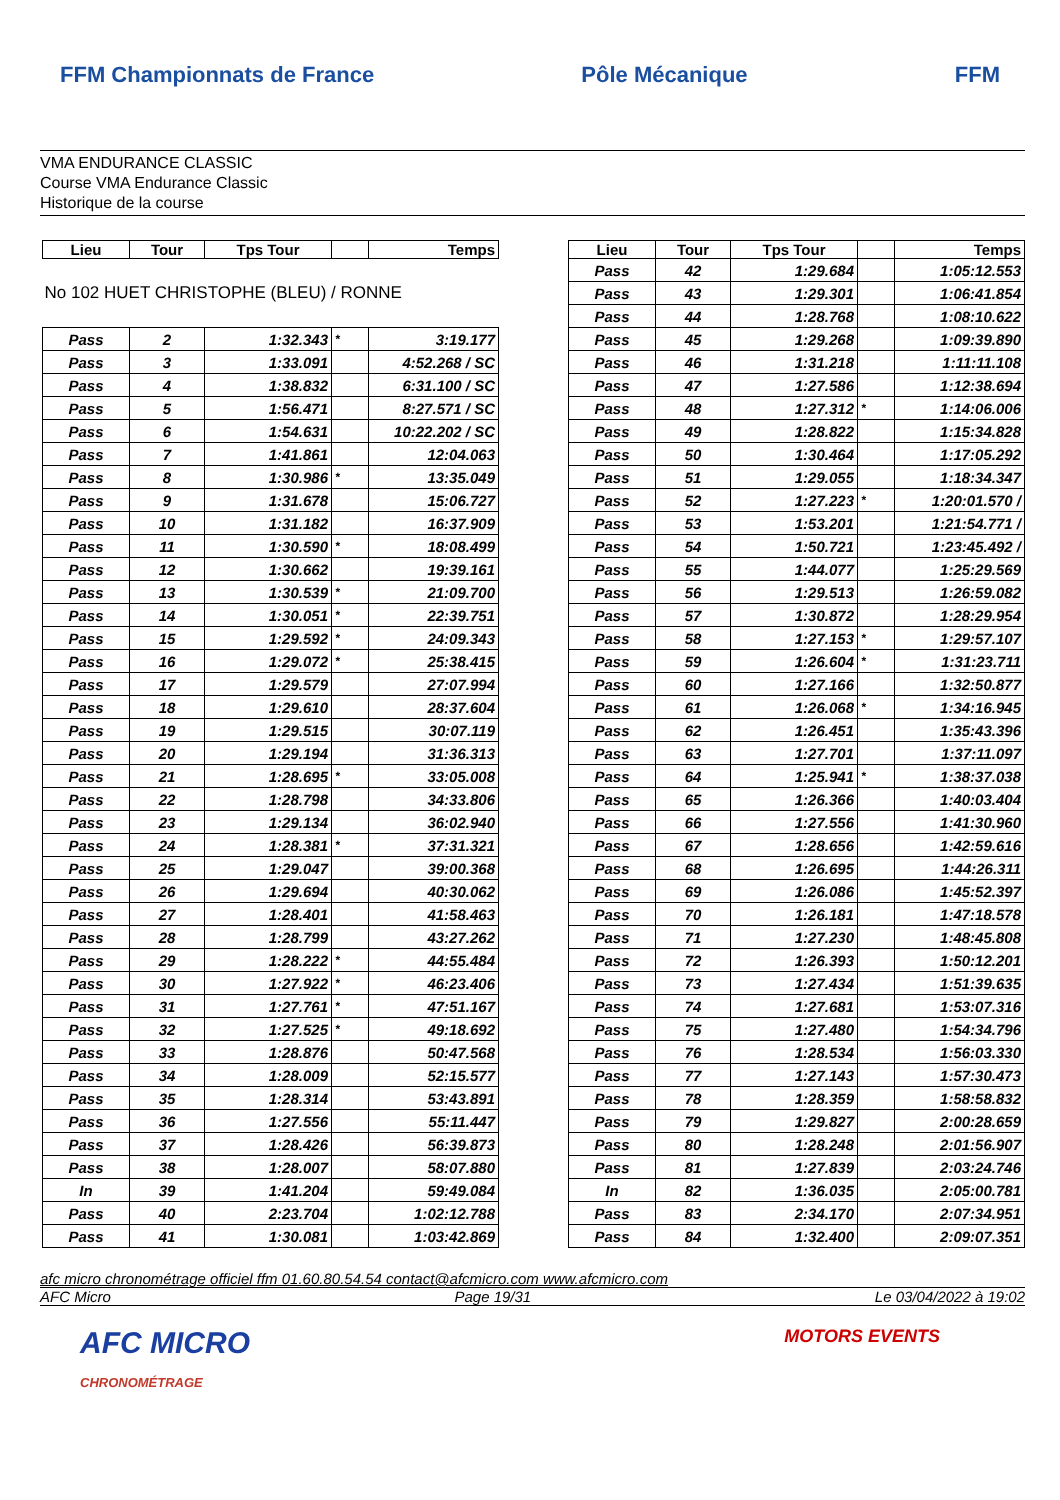FFM Championnats de France Pôle Mécanique FFM
VMA ENDURANCE CLASSIC
Course VMA Endurance Classic
Historique de la course
| Lieu | Tour | Tps Tour | | Temps |
| --- | --- | --- | --- | --- |
| No 102 HUET CHRISTOPHE (BLEU) / RONNE | | | | |
| Pass | 2 | 1:32.343 | * | 3:19.177 |
| Pass | 3 | 1:33.091 | | 4:52.268 / SC |
| Pass | 4 | 1:38.832 | | 6:31.100 / SC |
| Pass | 5 | 1:56.471 | | 8:27.571 / SC |
| Pass | 6 | 1:54.631 | | 10:22.202 / SC |
| Pass | 7 | 1:41.861 | | 12:04.063 |
| Pass | 8 | 1:30.986 | * | 13:35.049 |
| Pass | 9 | 1:31.678 | | 15:06.727 |
| Pass | 10 | 1:31.182 | | 16:37.909 |
| Pass | 11 | 1:30.590 | * | 18:08.499 |
| Pass | 12 | 1:30.662 | | 19:39.161 |
| Pass | 13 | 1:30.539 | * | 21:09.700 |
| Pass | 14 | 1:30.051 | * | 22:39.751 |
| Pass | 15 | 1:29.592 | * | 24:09.343 |
| Pass | 16 | 1:29.072 | * | 25:38.415 |
| Pass | 17 | 1:29.579 | | 27:07.994 |
| Pass | 18 | 1:29.610 | | 28:37.604 |
| Pass | 19 | 1:29.515 | | 30:07.119 |
| Pass | 20 | 1:29.194 | | 31:36.313 |
| Pass | 21 | 1:28.695 | * | 33:05.008 |
| Pass | 22 | 1:28.798 | | 34:33.806 |
| Pass | 23 | 1:29.134 | | 36:02.940 |
| Pass | 24 | 1:28.381 | * | 37:31.321 |
| Pass | 25 | 1:29.047 | | 39:00.368 |
| Pass | 26 | 1:29.694 | | 40:30.062 |
| Pass | 27 | 1:28.401 | | 41:58.463 |
| Pass | 28 | 1:28.799 | | 43:27.262 |
| Pass | 29 | 1:28.222 | * | 44:55.484 |
| Pass | 30 | 1:27.922 | * | 46:23.406 |
| Pass | 31 | 1:27.761 | * | 47:51.167 |
| Pass | 32 | 1:27.525 | * | 49:18.692 |
| Pass | 33 | 1:28.876 | | 50:47.568 |
| Pass | 34 | 1:28.009 | | 52:15.577 |
| Pass | 35 | 1:28.314 | | 53:43.891 |
| Pass | 36 | 1:27.556 | | 55:11.447 |
| Pass | 37 | 1:28.426 | | 56:39.873 |
| Pass | 38 | 1:28.007 | | 58:07.880 |
| In | 39 | 1:41.204 | | 59:49.084 |
| Pass | 40 | 2:23.704 | | 1:02:12.788 |
| Pass | 41 | 1:30.081 | | 1:03:42.869 |
| Lieu | Tour | Tps Tour | | Temps |
| --- | --- | --- | --- | --- |
| Pass | 42 | 1:29.684 | | 1:05:12.553 |
| Pass | 43 | 1:29.301 | | 1:06:41.854 |
| Pass | 44 | 1:28.768 | | 1:08:10.622 |
| Pass | 45 | 1:29.268 | | 1:09:39.890 |
| Pass | 46 | 1:31.218 | | 1:11:11.108 |
| Pass | 47 | 1:27.586 | | 1:12:38.694 |
| Pass | 48 | 1:27.312 | * | 1:14:06.006 |
| Pass | 49 | 1:28.822 | | 1:15:34.828 |
| Pass | 50 | 1:30.464 | | 1:17:05.292 |
| Pass | 51 | 1:29.055 | | 1:18:34.347 |
| Pass | 52 | 1:27.223 | * | 1:20:01.570 / |
| Pass | 53 | 1:53.201 | | 1:21:54.771 / |
| Pass | 54 | 1:50.721 | | 1:23:45.492 / |
| Pass | 55 | 1:44.077 | | 1:25:29.569 |
| Pass | 56 | 1:29.513 | | 1:26:59.082 |
| Pass | 57 | 1:30.872 | | 1:28:29.954 |
| Pass | 58 | 1:27.153 | * | 1:29:57.107 |
| Pass | 59 | 1:26.604 | * | 1:31:23.711 |
| Pass | 60 | 1:27.166 | | 1:32:50.877 |
| Pass | 61 | 1:26.068 | * | 1:34:16.945 |
| Pass | 62 | 1:26.451 | | 1:35:43.396 |
| Pass | 63 | 1:27.701 | | 1:37:11.097 |
| Pass | 64 | 1:25.941 | * | 1:38:37.038 |
| Pass | 65 | 1:26.366 | | 1:40:03.404 |
| Pass | 66 | 1:27.556 | | 1:41:30.960 |
| Pass | 67 | 1:28.656 | | 1:42:59.616 |
| Pass | 68 | 1:26.695 | | 1:44:26.311 |
| Pass | 69 | 1:26.086 | | 1:45:52.397 |
| Pass | 70 | 1:26.181 | | 1:47:18.578 |
| Pass | 71 | 1:27.230 | | 1:48:45.808 |
| Pass | 72 | 1:26.393 | | 1:50:12.201 |
| Pass | 73 | 1:27.434 | | 1:51:39.635 |
| Pass | 74 | 1:27.681 | | 1:53:07.316 |
| Pass | 75 | 1:27.480 | | 1:54:34.796 |
| Pass | 76 | 1:28.534 | | 1:56:03.330 |
| Pass | 77 | 1:27.143 | | 1:57:30.473 |
| Pass | 78 | 1:28.359 | | 1:58:58.832 |
| Pass | 79 | 1:29.827 | | 2:00:28.659 |
| Pass | 80 | 1:28.248 | | 2:01:56.907 |
| Pass | 81 | 1:27.839 | | 2:03:24.746 |
| In | 82 | 1:36.035 | | 2:05:00.781 |
| Pass | 83 | 2:34.170 | | 2:07:34.951 |
| Pass | 84 | 1:32.400 | | 2:09:07.351 |
afc micro chronométrage officiel ffm 01.60.80.54.54 contact@afcmicro.com www.afcmicro.com
AFC Micro Page 19/31 Le 03/04/2022 à 19:02
AFC MICRO
CHRONOMÉTRAGE MOTORS EVENTS